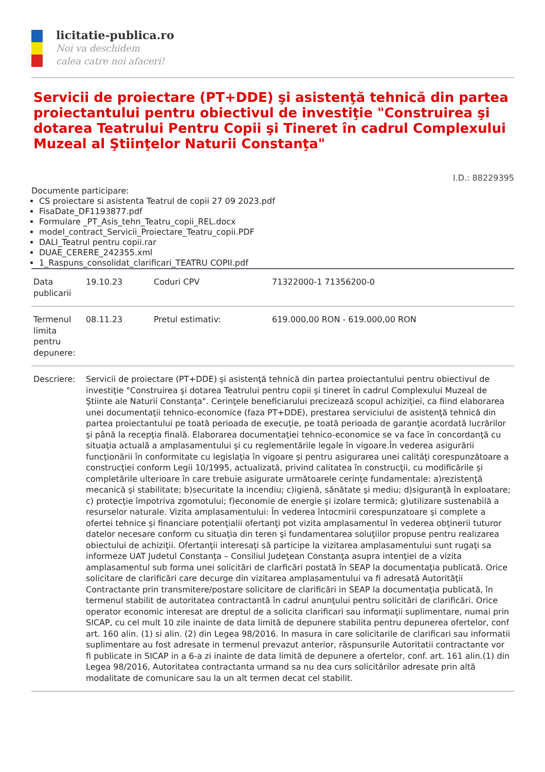licitatie-publica.ro
Noi va deschidem
calea catre noi afaceri!
Servicii de proiectare (PT+DDE) şi asistenţă tehnică din partea proiectantului pentru obiectivul de investiţie "Construirea şi dotarea Teatrului Pentru Copii şi Tineret în cadrul Complexului Muzeal al Ştiinţelor Naturii Constanţa"
I.D.: 88229395
Documente participare:
CS proiectare si asistenta Teatrul de copii 27 09 2023.pdf
FisaDate_DF1193877.pdf
Formulare _PT_Asis_tehn_Teatru_copii_REL.docx
model_contract_Servicii_Proiectare_Teatru_copii.PDF
DALI_Teatrul pentru copii.rar
DUAE_CERERE_242355.xml
1_Raspuns_consolidat_clarificari_TEATRU COPII.pdf
| Data publicarii | 19.10.23 | Coduri CPV | 71322000-1 71356200-0 |
| Termenul limita pentru depunere: | 08.11.23 | Pretul estimativ: | 619.000,00 RON - 619.000,00 RON |
| Descriere: | Servicii de proiectare (PT+DDE) şi asistenţă tehnică din partea proiectantului pentru obiectivul de investiţie "Construirea şi dotarea Teatrului pentru copii şi tineret în cadrul Complexului Muzeal de Ştiinte ale Naturii Constanţa". Cerinţele beneficiarului precizează scopul achiziţiei, ca fiind elaborarea unei documentaţii tehnico-economice (faza PT+DDE), prestarea serviciului de asistenţă tehnică din partea proiectantului pe toată perioada de execuţie, pe toată perioada de garanţie acordată lucrărilor şi până la recepţia finală. Elaborarea documentaţiei tehnico-economice se va face în concordanţă cu situaţia actuală a amplasamentului şi cu reglementările legale în vigoare.În vederea asigurării funcţionării în conformitate cu legislaţia în vigoare şi pentru asigurarea unei calităţi corespunzătoare a construcţiei conform Legii 10/1995, actualizată, privind calitatea în construcţii, cu modificările şi completările ulterioare în care trebuie asigurate următoarele cerinţe fundamentale: a)rezistenţă mecanică şi stabilitate; b)securitate la incendiu; c)igienă, sănătate şi mediu; d)siguranţă în exploatare; c) protecţie împotriva zgomotului; f)economie de energie şi izolare termică; g)utilizare sustenabilă a resurselor naturale. Vizita amplasamentului: În vederea întocmirii corespunzatoare şi complete a ofertei tehnice şi financiare potenţialii ofertanţi pot vizita amplasamentul în vederea obţinerii tuturor datelor necesare conform cu situaţia din teren şi fundamentarea soluţiilor propuse pentru realizarea obiectului de achiziţii. Ofertanţii interesaţi să participe la vizitarea amplasamentului sunt rugaţi sa informeze UAT Judetul Constanţa – Consiliul Judeţean Constanţa asupra intenţiei de a vizita amplasamentul sub forma unei solicitări de clarficări postată în SEAP la documentaţia publicată. Orice solicitare de clarificări care decurge din vizitarea amplasamentului va fi adresată Autorităţii Contractante prin transmitere/postare solicitare de clarificări in SEAP la documentaţia publicată, în termenul stabilit de autoritatea contractantă în cadrul anunţului pentru solicitări de clarificări. Orice operator economic interesat are dreptul de a solicita clarificari sau informaţii suplimentare, numai prin SICAP, cu cel mult 10 zile inainte de data limită de depunere stabilita pentru depunerea ofertelor, conf art. 160 alin. (1) si alin. (2) din Legea 98/2016. In masura in care solicitarile de clarificari sau informatii suplimentare au fost adresate in termenul prevazut anterior, răspunsurile Autoritatii contractante vor fi publicate in SICAP in a 6-a zi inainte de data limită de depunere a ofertelor, conf. art. 161 alin.(1) din Legea 98/2016, Autoritatea contractanta urmand sa nu dea curs solicitărilor adresate prin altă modalitate de comunicare sau la un alt termen decat cel stabilit. | | |